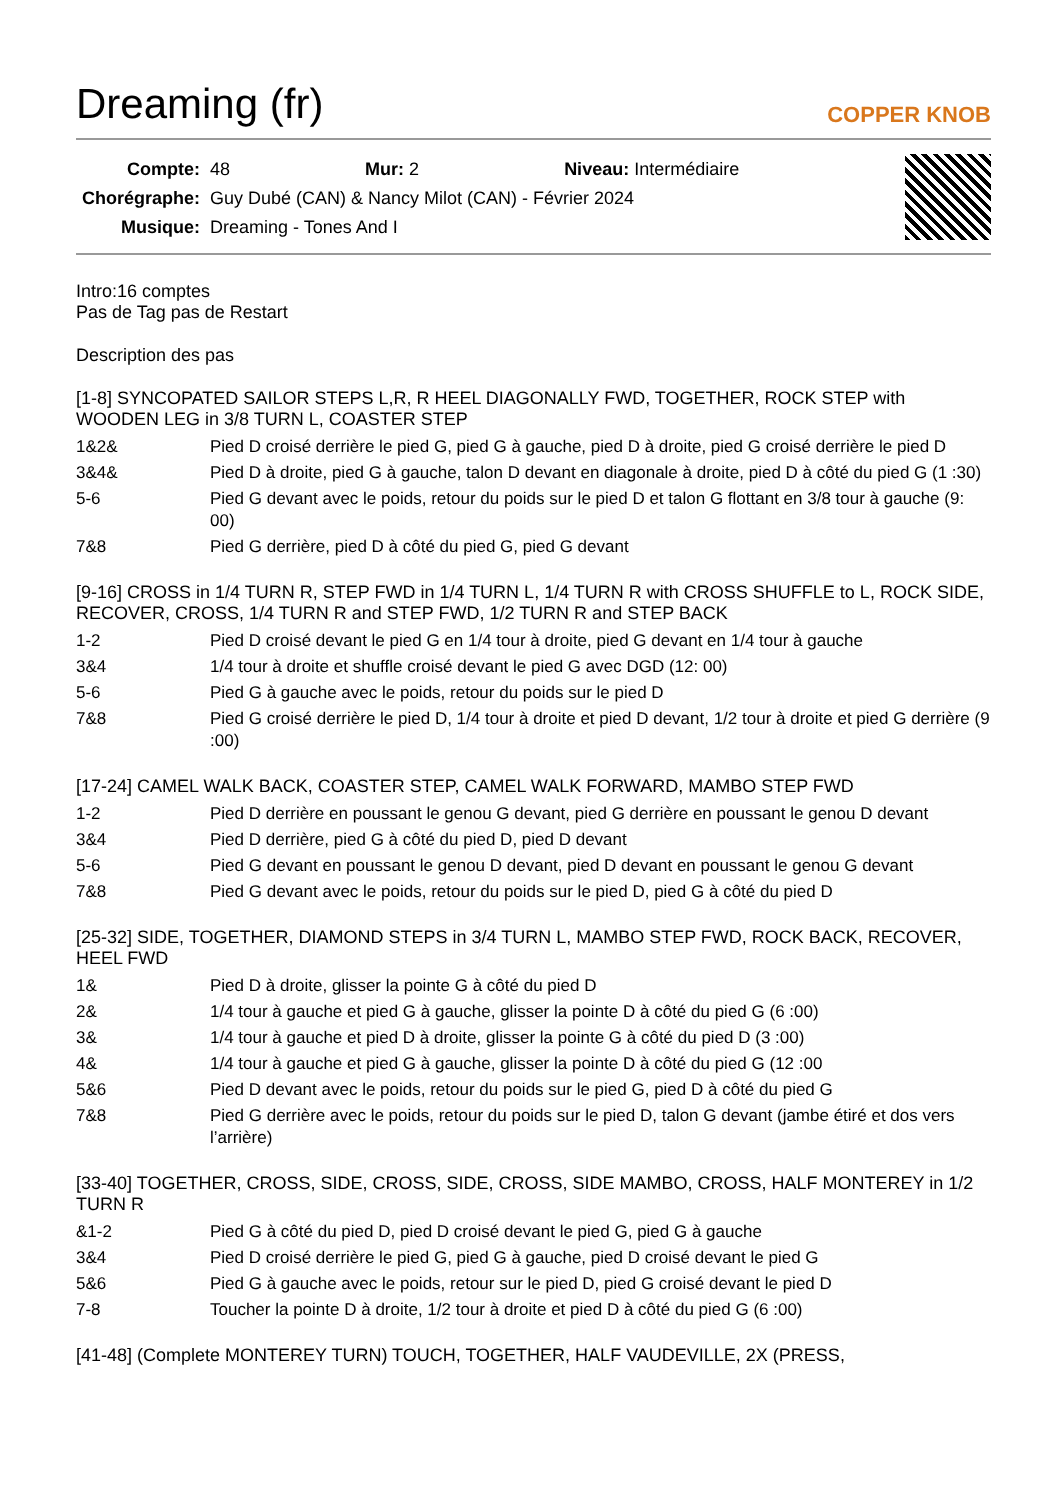Dreaming (fr) COPPER KNOB
| Compte: | 48 Mur: 2 Niveau: Intermédiaire |
| Chorégraphe: | Guy Dubé (CAN) & Nancy Milot (CAN) - Février 2024 |
| Musique: | Dreaming - Tones And I |
Intro:16 comptes
Pas de Tag pas de Restart
Description des pas
[1-8] SYNCOPATED SAILOR STEPS L,R, R HEEL DIAGONALLY FWD, TOGETHER, ROCK STEP with WOODEN LEG in 3/8 TURN L, COASTER STEP
| 1&2& | Pied D croisé derrière le pied G, pied G à gauche, pied D à droite, pied G croisé derrière le pied D |
| 3&4& | Pied D à droite, pied G à gauche, talon D devant en diagonale à droite, pied D à côté du pied G (1 :30) |
| 5-6 | Pied G devant avec le poids, retour du poids sur le pied D et talon G flottant en 3/8 tour à gauche (9: 00) |
| 7&8 | Pied G derrière, pied D à côté du pied G, pied G devant |
[9-16] CROSS in 1/4 TURN R, STEP FWD in 1/4 TURN L, 1/4 TURN R with CROSS SHUFFLE to L, ROCK SIDE, RECOVER, CROSS, 1/4 TURN R and STEP FWD, 1/2 TURN R and STEP BACK
| 1-2 | Pied D croisé devant le pied G en 1/4 tour à droite, pied G devant en 1/4 tour à gauche |
| 3&4 | 1/4 tour à droite et shuffle croisé devant le pied G avec DGD (12: 00) |
| 5-6 | Pied G à gauche avec le poids, retour du poids sur le pied D |
| 7&8 | Pied G croisé derrière le pied D, 1/4 tour à droite et pied D devant, 1/2 tour à droite et pied G derrière (9 :00) |
[17-24] CAMEL WALK BACK, COASTER STEP, CAMEL WALK FORWARD, MAMBO STEP FWD
| 1-2 | Pied D derrière en poussant le genou G devant, pied G derrière en poussant le genou D devant |
| 3&4 | Pied D derrière, pied G à côté du pied D, pied D devant |
| 5-6 | Pied G devant en poussant le genou D devant, pied D devant en poussant le genou G devant |
| 7&8 | Pied G devant avec le poids, retour du poids sur le pied D, pied G à côté du pied D |
[25-32] SIDE, TOGETHER, DIAMOND STEPS in 3/4 TURN L, MAMBO STEP FWD, ROCK BACK, RECOVER, HEEL FWD
| 1& | Pied D à droite, glisser la pointe G à côté du pied D |
| 2& | 1/4 tour à gauche et pied G à gauche, glisser la pointe D à côté du pied G (6 :00) |
| 3& | 1/4 tour à gauche et pied D à droite, glisser la pointe G à côté du pied D (3 :00) |
| 4& | 1/4 tour à gauche et pied G à gauche, glisser la pointe D à côté du pied G (12 :00 |
| 5&6 | Pied D devant avec le poids, retour du poids sur le pied G, pied D à côté du pied G |
| 7&8 | Pied G derrière avec le poids, retour du poids sur le pied D, talon G devant (jambe étiré et dos vers l’arrière) |
[33-40] TOGETHER, CROSS, SIDE, CROSS, SIDE, CROSS, SIDE MAMBO, CROSS, HALF MONTEREY in 1/2 TURN R
| &1-2 | Pied G à côté du pied D, pied D croisé devant le pied G, pied G à gauche |
| 3&4 | Pied D croisé derrière le pied G, pied G à gauche, pied D croisé devant le pied G |
| 5&6 | Pied G à gauche avec le poids, retour sur le pied D, pied G croisé devant le pied D |
| 7-8 | Toucher la pointe D à droite, 1/2 tour à droite et pied D à côté du pied G (6 :00) |
[41-48] (Complete MONTEREY TURN) TOUCH, TOGETHER, HALF VAUDEVILLE, 2X (PRESS,